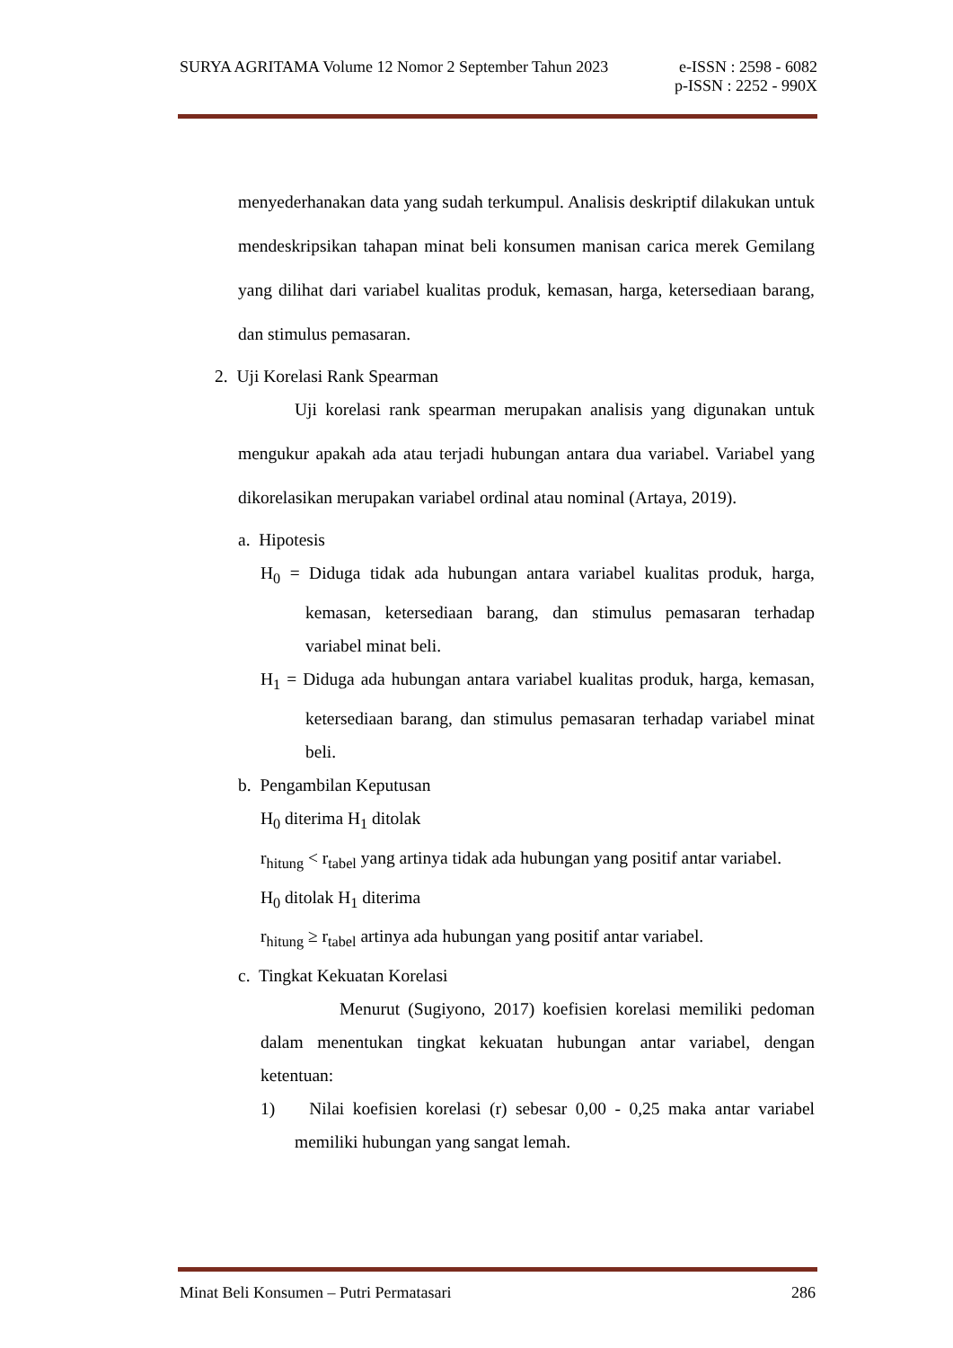e-ISSN : 2598 - 6082
p-ISSN : 2252 - 990X SURYA AGRITAMA Volume 12 Nomor 2 September Tahun 2023
menyederhanakan data yang sudah terkumpul. Analisis deskriptif dilakukan untuk mendeskripsikan tahapan minat beli konsumen manisan carica merek Gemilang yang dilihat dari variabel kualitas produk, kemasan, harga, ketersediaan barang, dan stimulus pemasaran.
2. Uji Korelasi Rank Spearman
Uji korelasi rank spearman merupakan analisis yang digunakan untuk mengukur apakah ada atau terjadi hubungan antara dua variabel. Variabel yang dikorelasikan merupakan variabel ordinal atau nominal (Artaya, 2019).
a. Hipotesis
H<sub>0</sub> = Diduga tidak ada hubungan antara variabel kualitas produk, harga, kemasan, ketersediaan barang, dan stimulus pemasaran terhadap variabel minat beli.
H<sub>1</sub> = Diduga ada hubungan antara variabel kualitas produk, harga, kemasan, ketersediaan barang, dan stimulus pemasaran terhadap variabel minat beli.
b. Pengambilan Keputusan
H<sub>0</sub> diterima H<sub>1</sub> ditolak
r<sub>hitung</sub> < r<sub>tabel</sub> yang artinya tidak ada hubungan yang positif antar variabel.
H<sub>0</sub> ditolak H<sub>1</sub> diterima
r<sub>hitung</sub> ≥ r<sub>tabel</sub> artinya ada hubungan yang positif antar variabel.
c. Tingkat Kekuatan Korelasi
Menurut (Sugiyono, 2017) koefisien korelasi memiliki pedoman dalam menentukan tingkat kekuatan hubungan antar variabel, dengan ketentuan:
1) Nilai koefisien korelasi (r) sebesar 0,00 - 0,25 maka antar variabel memiliki hubungan yang sangat lemah.
286 Minat Beli Konsumen – Putri Permatasari